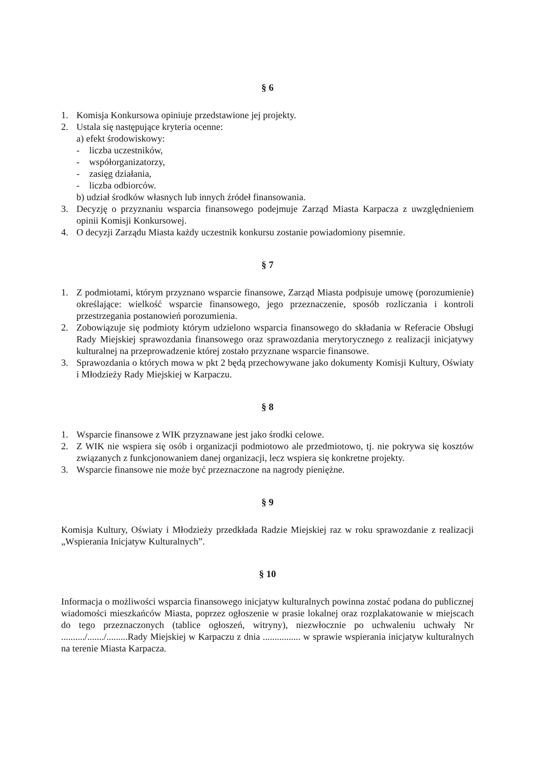§ 6
1. Komisja Konkursowa opiniuje przedstawione jej projekty.
2. Ustala się następujące kryteria ocenne:
a) efekt środowiskowy:
- liczba uczestników,
- współorganizatorzy,
- zasięg działania,
- liczba odbiorców.
b) udział środków własnych lub innych źródeł finansowania.
3. Decyzję o przyznaniu wsparcia finansowego podejmuje Zarząd Miasta Karpacza z uwzględnieniem opinii Komisji Konkursowej.
4. O decyzji Zarządu Miasta każdy uczestnik konkursu zostanie powiadomiony pisemnie.
§ 7
1. Z podmiotami, którym przyznano wsparcie finansowe, Zarząd Miasta podpisuje umowę (porozumienie) określające: wielkość wsparcie finansowego, jego przeznaczenie, sposób rozliczania i kontroli przestrzegania postanowień porozumienia.
2. Zobowiązuje się podmioty którym udzielono wsparcia finansowego do składania w Referacie Obsługi Rady Miejskiej sprawozdania finansowego oraz sprawozdania merytorycznego z realizacji inicjatywy kulturalnej na przeprowadzenie której zostało przyznane wsparcie finansowe.
3. Sprawozdania o których mowa w pkt 2 będą przechowywane jako dokumenty Komisji Kultury, Oświaty i Młodzieży Rady Miejskiej w Karpaczu.
§ 8
1. Wsparcie finansowe z WIK przyznawane jest jako środki celowe.
2. Z WIK nie wspiera się osób i organizacji podmiotowo ale przedmiotowo, tj. nie pokrywa się kosztów związanych z funkcjonowaniem danej organizacji, lecz wspiera się konkretne projekty.
3. Wsparcie finansowe nie może być przeznaczone na nagrody pieniężne.
§ 9
Komisja Kultury, Oświaty i Młodzieży przedkłada Radzie Miejskiej raz w roku sprawozdanie z realizacji „Wspierania Inicjatyw Kulturalnych”.
§ 10
Informacja o możliwości wsparcia finansowego inicjatyw kulturalnych powinna zostać podana do publicznej wiadomości mieszkańców Miasta, poprzez ogłoszenie w prasie lokalnej oraz rozplakatowanie w miejscach do tego przeznaczonych (tablice ogłoszeń, witryny), niezwłocznie po uchwaleniu uchwały Nr ........../......./.........Rady Miejskiej w Karpaczu z dnia ................ w sprawie wspierania inicjatyw kulturalnych na terenie Miasta Karpacza.